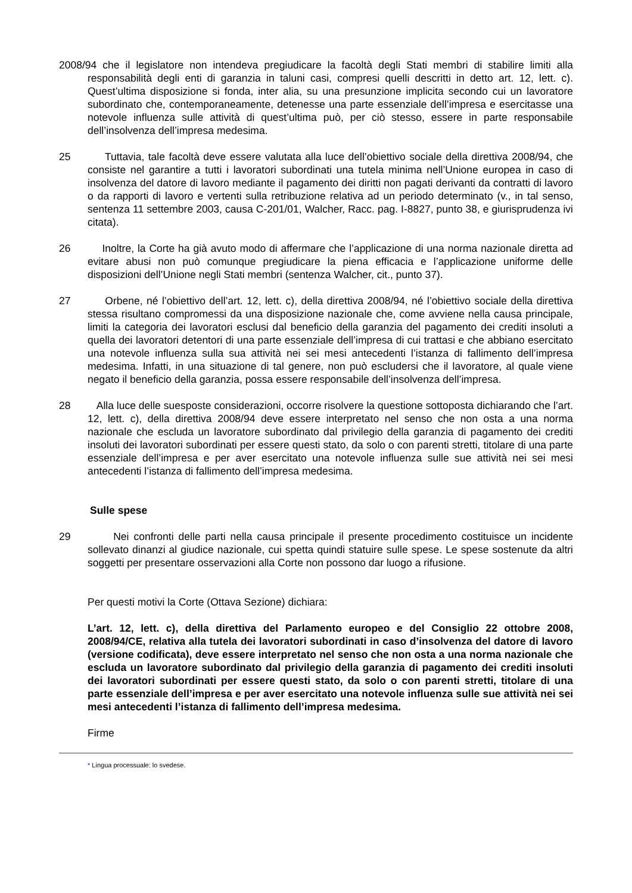2008/94 che il legislatore non intendeva pregiudicare la facoltà degli Stati membri di stabilire limiti alla responsabilità degli enti di garanzia in taluni casi, compresi quelli descritti in detto art. 12, lett. c). Quest’ultima disposizione si fonda, inter alia, su una presunzione implicita secondo cui un lavoratore subordinato che, contemporaneamente, detenesse una parte essenziale dell’impresa e esercitasse una notevole influenza sulle attività di quest’ultima può, per ciò stesso, essere in parte responsabile dell’insolvenza dell’impresa medesima.
25 Tuttavia, tale facoltà deve essere valutata alla luce dell’obiettivo sociale della direttiva 2008/94, che consiste nel garantire a tutti i lavoratori subordinati una tutela minima nell’Unione europea in caso di insolvenza del datore di lavoro mediante il pagamento dei diritti non pagati derivanti da contratti di lavoro o da rapporti di lavoro e vertenti sulla retribuzione relativa ad un periodo determinato (v., in tal senso, sentenza 11 settembre 2003, causa C‑201/01, Walcher, Racc. pag. I‑8827, punto 38, e giurisprudenza ivi citata).
26 Inoltre, la Corte ha già avuto modo di affermare che l’applicazione di una norma nazionale diretta ad evitare abusi non può comunque pregiudicare la piena efficacia e l’applicazione uniforme delle disposizioni dell’Unione negli Stati membri (sentenza Walcher, cit., punto 37).
27 Orbene, né l’obiettivo dell’art. 12, lett. c), della direttiva 2008/94, né l’obiettivo sociale della direttiva stessa risultano compromessi da una disposizione nazionale che, come avviene nella causa principale, limiti la categoria dei lavoratori esclusi dal beneficio della garanzia del pagamento dei crediti insoluti a quella dei lavoratori detentori di una parte essenziale dell’impresa di cui trattasi e che abbiano esercitato una notevole influenza sulla sua attività nei sei mesi antecedenti l’istanza di fallimento dell’impresa medesima. Infatti, in una situazione di tal genere, non può escludersi che il lavoratore, al quale viene negato il beneficio della garanzia, possa essere responsabile dell’insolvenza dell’impresa.
28 Alla luce delle suesposte considerazioni, occorre risolvere la questione sottoposta dichiarando che l’art. 12, lett. c), della direttiva 2008/94 deve essere interpretato nel senso che non osta a una norma nazionale che escluda un lavoratore subordinato dal privilegio della garanzia di pagamento dei crediti insoluti dei lavoratori subordinati per essere questi stato, da solo o con parenti stretti, titolare di una parte essenziale dell’impresa e per aver esercitato una notevole influenza sulle sue attività nei sei mesi antecedenti l’istanza di fallimento dell’impresa medesima.
Sulle spese
29 Nei confronti delle parti nella causa principale il presente procedimento costituisce un incidente sollevato dinanzi al giudice nazionale, cui spetta quindi statuire sulle spese. Le spese sostenute da altri soggetti per presentare osservazioni alla Corte non possono dar luogo a rifusione.
Per questi motivi la Corte (Ottava Sezione) dichiara:
L’art. 12, lett. c), della direttiva del Parlamento europeo e del Consiglio 22 ottobre 2008, 2008/94/CE, relativa alla tutela dei lavoratori subordinati in caso d’insolvenza del datore di lavoro (versione codificata), deve essere interpretato nel senso che non osta a una norma nazionale che escluda un lavoratore subordinato dal privilegio della garanzia di pagamento dei crediti insoluti dei lavoratori subordinati per essere questi stato, da solo o con parenti stretti, titolare di una parte essenziale dell’impresa e per aver esercitato una notevole influenza sulle sue attività nei sei mesi antecedenti l’istanza di fallimento dell’impresa medesima.
Firme
* Lingua processuale: lo svedese.